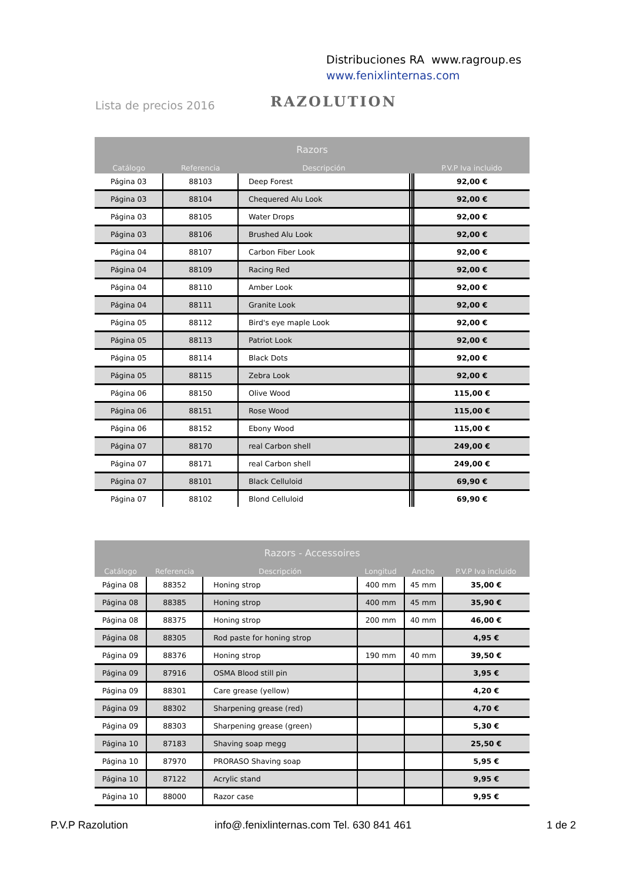Distribuciones RA www.ragroup.es
www.fenixlinternas.com
Lista de precios 2016 RAZOLUTION
| Razors | | | | | |
| --- | --- | --- | --- | --- | --- |
| Catálogo | Referencia | Descripción | | | P.V.P Iva incluido |
| Página 03 | 88103 | Deep Forest | | | 92,00 € |
| Página 03 | 88104 | Chequered Alu Look | | | 92,00 € |
| Página 03 | 88105 | Water Drops | | | 92,00 € |
| Página 03 | 88106 | Brushed Alu Look | | | 92,00 € |
| Página 04 | 88107 | Carbon Fiber Look | | | 92,00 € |
| Página 04 | 88109 | Racing Red | | | 92,00 € |
| Página 04 | 88110 | Amber Look | | | 92,00 € |
| Página 04 | 88111 | Granite Look | | | 92,00 € |
| Página 05 | 88112 | Bird's eye maple Look | | | 92,00 € |
| Página 05 | 88113 | Patriot Look | | | 92,00 € |
| Página 05 | 88114 | Black Dots | | | 92,00 € |
| Página 05 | 88115 | Zebra Look | | | 92,00 € |
| Página 06 | 88150 | Olive Wood | | | 115,00 € |
| Página 06 | 88151 | Rose Wood | | | 115,00 € |
| Página 06 | 88152 | Ebony Wood | | | 115,00 € |
| Página 07 | 88170 | real Carbon shell | | | 249,00 € |
| Página 07 | 88171 | real Carbon shell | | | 249,00 € |
| Página 07 | 88101 | Black Celluloid | | | 69,90 € |
| Página 07 | 88102 | Blond Celluloid | | | 69,90 € |
| Razors - Accessoires | | | | | |
| --- | --- | --- | --- | --- | --- |
| Catálogo | Referencia | Descripción | Longitud | Ancho | P.V.P Iva incluido |
| Página 08 | 88352 | Honing strop | 400 mm | 45 mm | 35,00 € |
| Página 08 | 88385 | Honing strop | 400 mm | 45 mm | 35,90 € |
| Página 08 | 88375 | Honing strop | 200 mm | 40 mm | 46,00 € |
| Página 08 | 88305 | Rod paste for honing strop | | | 4,95 € |
| Página 09 | 88376 | Honing strop | 190 mm | 40 mm | 39,50 € |
| Página 09 | 87916 | OSMA Blood still pin | | | 3,95 € |
| Página 09 | 88301 | Care grease (yellow) | | | 4,20 € |
| Página 09 | 88302 | Sharpening grease (red) | | | 4,70 € |
| Página 09 | 88303 | Sharpening grease (green) | | | 5,30 € |
| Página 10 | 87183 | Shaving soap megg | | | 25,50 € |
| Página 10 | 87970 | PRORASO Shaving soap | | | 5,95 € |
| Página 10 | 87122 | Acrylic stand | | | 9,95 € |
| Página 10 | 88000 | Razor case | | | 9,95 € |
P.V.P Razolution
info@.fenixlinternas.com Tel. 630 841 461
1 de 2